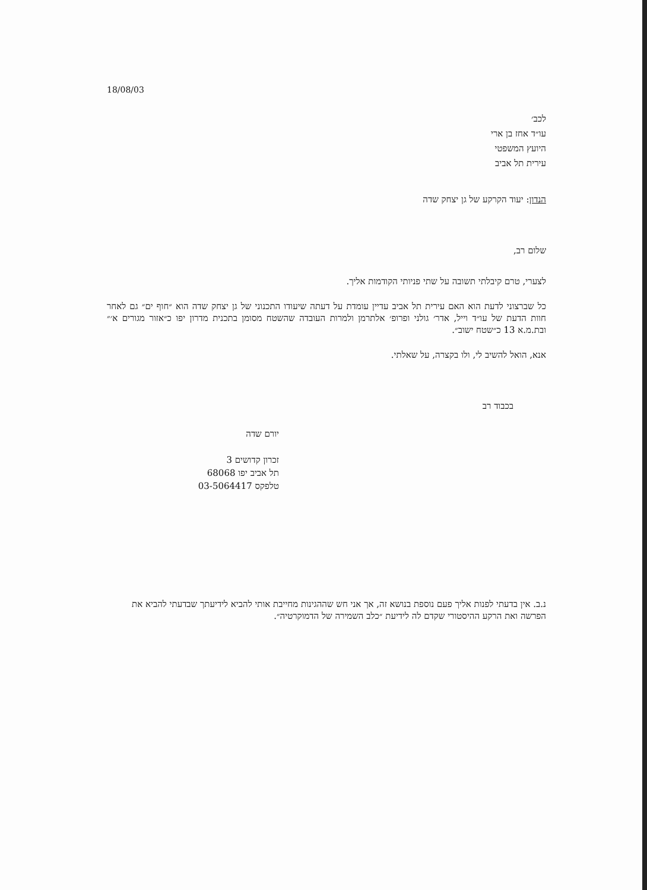18/08/03
לכב׳
עו״ד אחז בן ארי
היועץ המשפטי
עירית תל אביב
הנדון: יעוד הקרקע של גן יצחק שדה
שלום רב,
לצערי, טרם קיבלתי תשובה על שתי פניותי הקודמות אליך.
כל שברצוני לדעת הוא האם עירית תל אביב עדיין עומדת על דעתה שיעודו התכנוני של גן יצחק שדה הוא ״חוף ים״ גם לאחר חוות הדעת של עו״ד וייל, אדר׳ גולני ופרופ׳ אלתרמן ולמרות העובדה שהשטח מסומן בתכנית מדרון יפו כ״אזור מגורים א׳״ ובת.מ.א 13 כ״שטח ישוב״.
אנא, הואל להשיב לי, ולו בקצרה, על שאלתי.
בכבוד רב
יורם שדה
זכרון קדושים 3
תל אביב יפו 68068
טלפקס 03-5064417
נ.ב. אין בדעתי לפנות אליך פעם נוספת בנושא זה, אך אני חש שההגינות מחייבת אותי להביא לידיעתך שבדעתי להביא את הפרשה ואת הרקע ההיסטורי שקדם לה לידיעת ״כלב השמירה של הדמוקרטיה״.